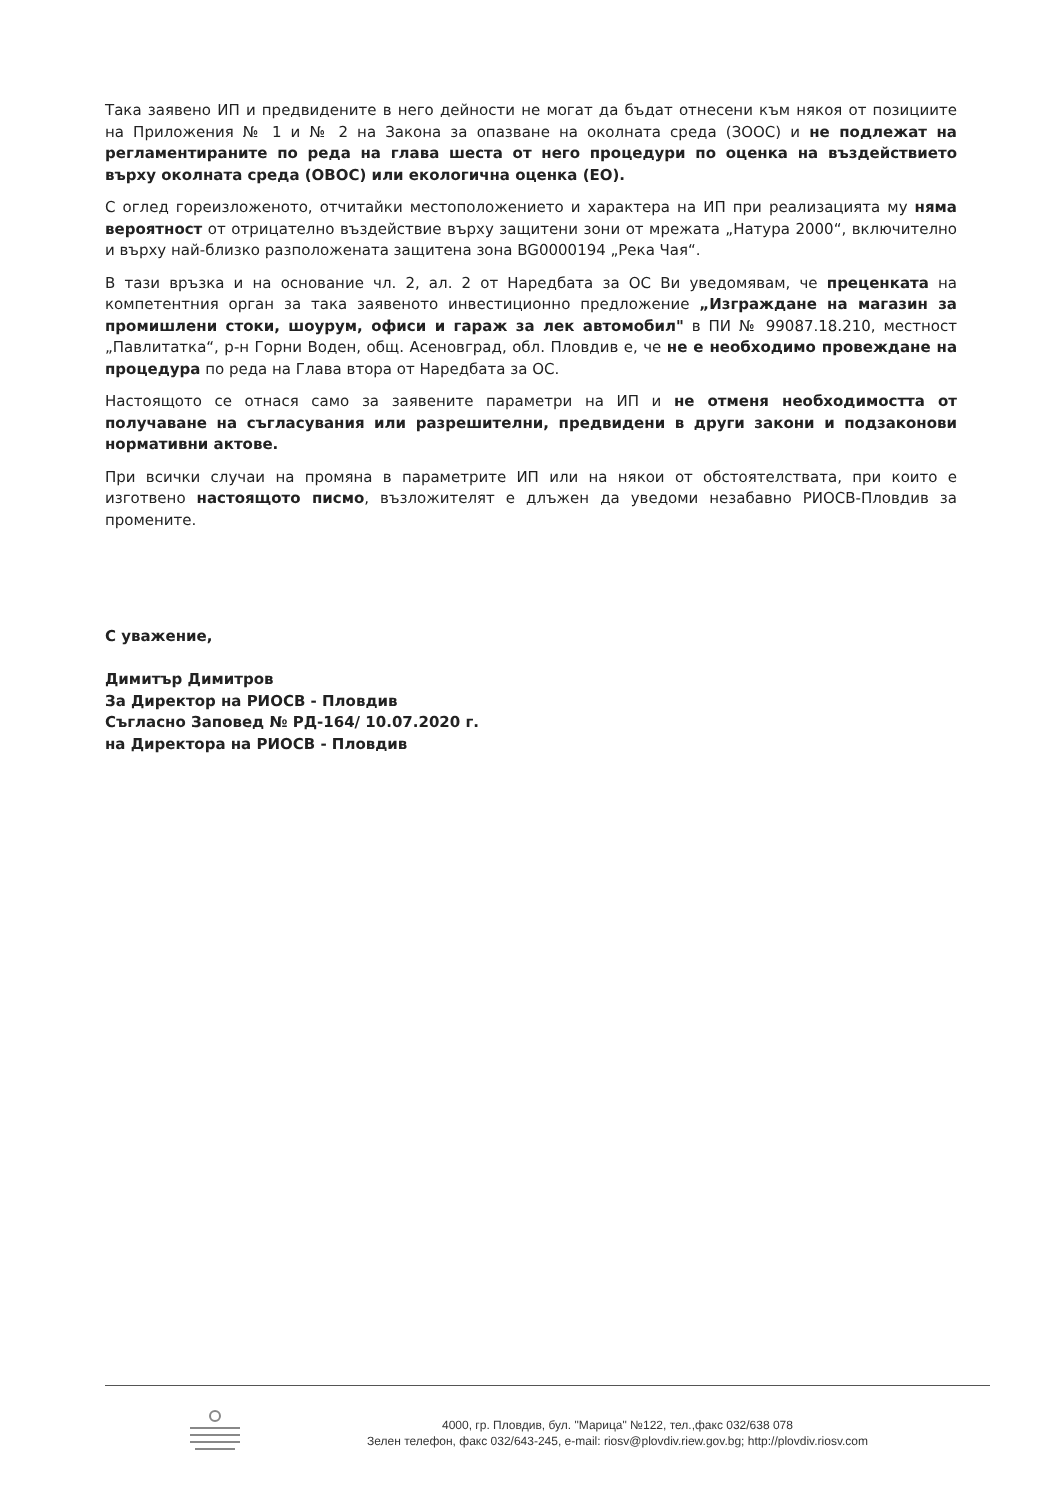Така заявено ИП и предвидените в него дейности не могат да бъдат отнесени към някоя от позициите на Приложения № 1 и № 2 на Закона за опазване на околната среда (ЗООС) и не подлежат на регламентираните по реда на глава шеста от него процедури по оценка на въздействието върху околната среда (ОВОС) или екологична оценка (ЕО).
С оглед гореизложеното, отчитайки местоположението и характера на ИП при реализацията му няма вероятност от отрицателно въздействие върху защитени зони от мрежата „Натура 2000“, включително и върху най-близко разположената защитена зона BG0000194 „Река Чая“.
В тази връзка и на основание чл. 2, ал. 2 от Наредбата за ОС Ви уведомявам, че преценката на компетентния орган за така заявеното инвестиционно предложение „Изграждане на магазин за промишлени стоки, шоурум, офиси и гараж за лек автомобил" в ПИ № 99087.18.210, местност „Павлитатка“, р-н Горни Воден, общ. Асеновград, обл. Пловдив е, че не е необходимо провеждане на процедура по реда на Глава втора от Наредбата за ОС.
Настоящото се отнася само за заявените параметри на ИП и не отменя необходимостта от получаване на съгласувания или разрешителни, предвидени в други закони и подзаконови нормативни актове.
При всички случаи на промяна в параметрите ИП или на някои от обстоятелствата, при които е изготвено настоящото писмо, възложителят е длъжен да уведоми незабавно РИОСВ-Пловдив за промените.
С уважение,
Димитър Димитров
За Директор на РИОСВ - Пловдив
Съгласно Заповед № РД-164/ 10.07.2020 г.
на Директора на РИОСВ - Пловдив
4000, гр. Пловдив, бул. "Марица" №122, тел.,факс 032/638 078
Зелен телефон, факс 032/643-245, e-mail: riosv@plovdiv.riew.gov.bg; http://plovdiv.riosv.com